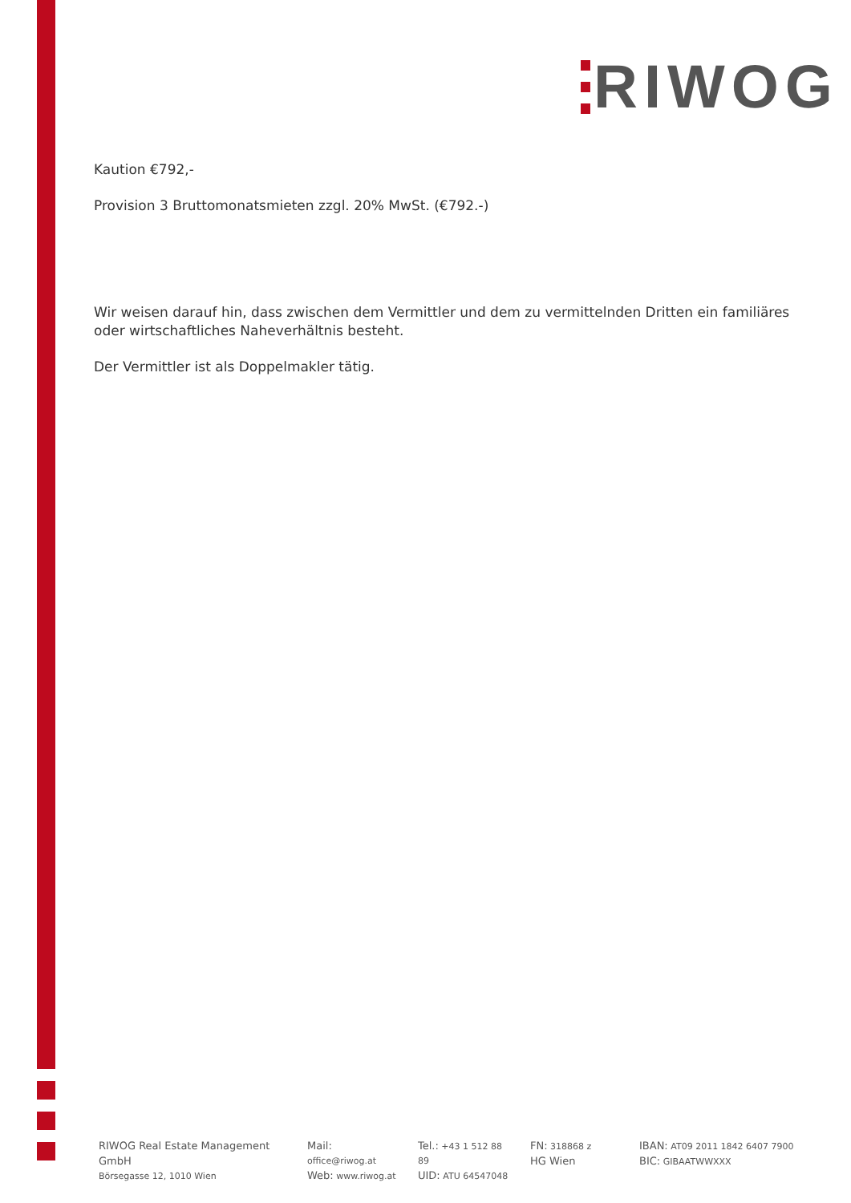RIWOG
Kaution €792,-
Provision 3 Bruttomonatsmieten zzgl. 20% MwSt. (€792.-)
Wir weisen darauf hin, dass zwischen dem Vermittler und dem zu vermittelnden Dritten ein familiäres oder wirtschaftliches Naheverhältnis besteht.
Der Vermittler ist als Doppelmakler tätig.
RIWOG Real Estate Management GmbH
Börsegasse 12, 1010 Wien
Mail: office@riwog.at
Web: www.riwog.at
Tel.: +43 1 512 88 89
UID: ATU 64547048
FN: 318868 z
HG Wien
IBAN: AT09 2011 1842 6407 7900
BIC: GIBAATWWXXX